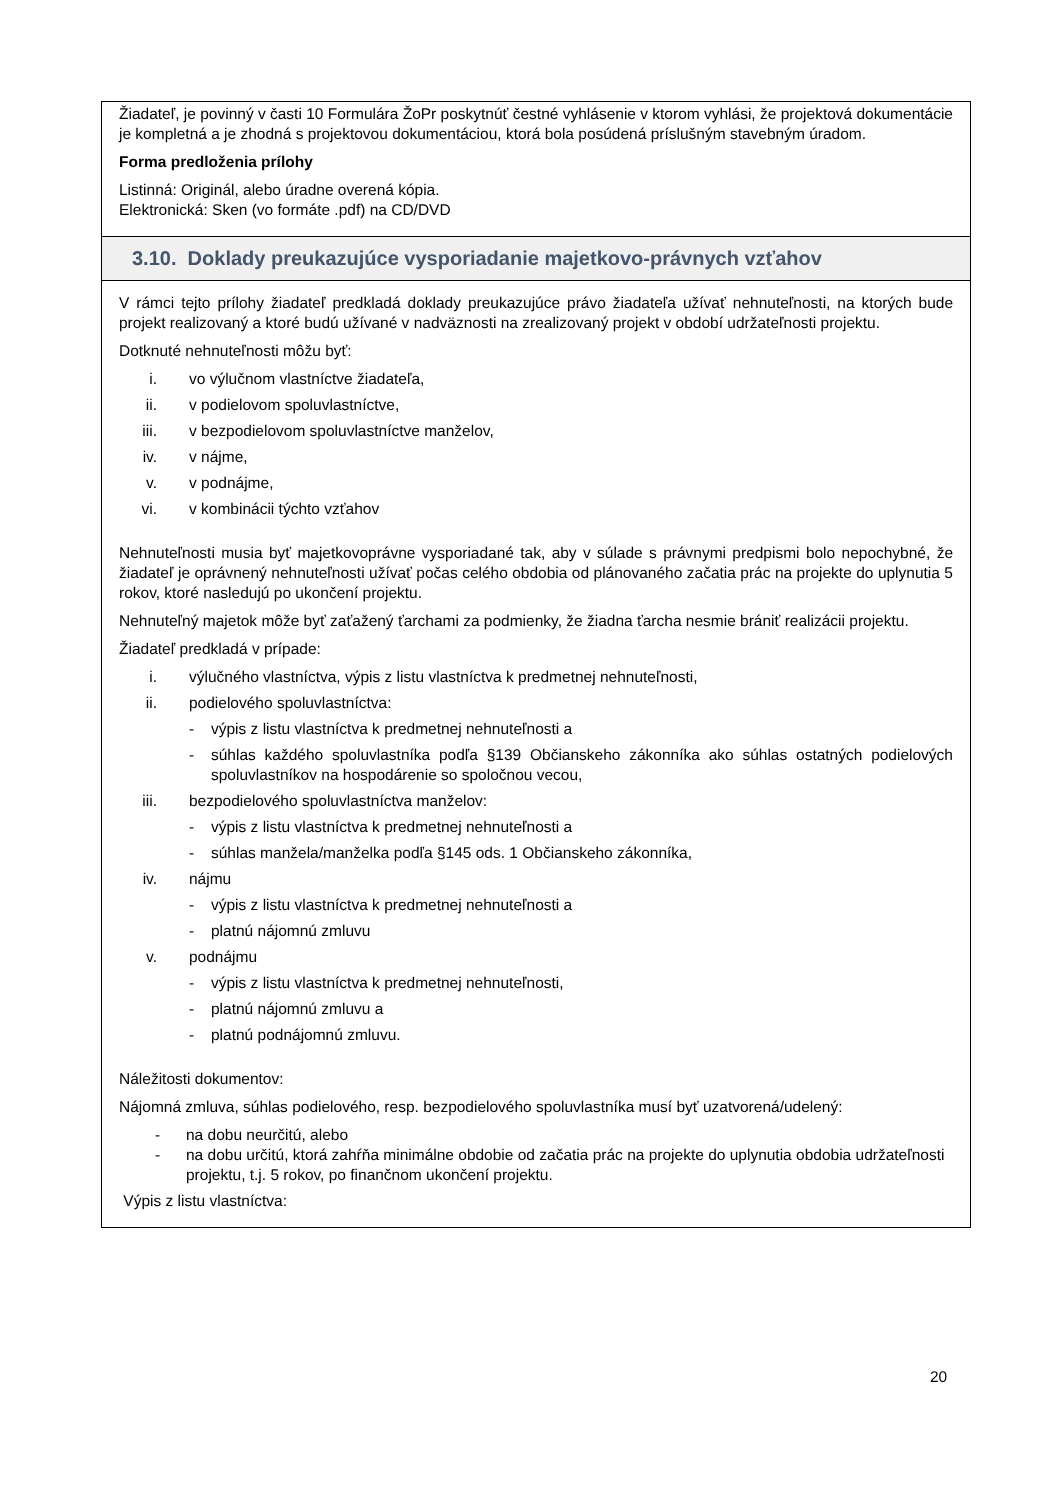Žiadateľ, je povinný v časti 10 Formulára ŽoPr poskytnúť čestné vyhlásenie v ktorom vyhlási, že projektová dokumentácie je kompletná a je zhodná s projektovou dokumentáciou, ktorá bola posúdená príslušným stavebným úradom.
Forma predloženia prílohy
Listinná: Originál, alebo úradne overená kópia.
Elektronická: Sken (vo formáte .pdf) na CD/DVD
3.10. Doklady preukazujúce vysporiadanie majetkovo-právnych vzťahov
V rámci tejto prílohy žiadateľ predkladá doklady preukazujúce právo žiadateľa užívať nehnuteľnosti, na ktorých bude projekt realizovaný a ktoré budú užívané v nadväznosti na zrealizovaný projekt v období udržateľnosti projektu.
Dotknuté nehnuteľnosti môžu byť:
i. vo výlučnom vlastníctve žiadateľa,
ii. v podielovom spoluvlastníctve,
iii. v bezpodielovom spoluvlastníctve manželov,
iv. v nájme,
v. v podnájme,
vi. v kombinácii týchto vzťahov
Nehnuteľnosti musia byť majetkovoprávne vysporiadané tak, aby v súlade s právnymi predpismi bolo nepochybné, že žiadateľ je oprávnený nehnuteľnosti užívať počas celého obdobia od plánovaného začatia prác na projekte do uplynutia 5 rokov, ktoré nasledujú po ukončení projektu.
Nehnuteľný majetok môže byť zaťažený ťarchami za podmienky, že žiadna ťarcha nesmie brániť realizácii projektu.
Žiadateľ predkladá v prípade:
i. výlučného vlastníctva, výpis z listu vlastníctva k predmetnej nehnuteľnosti,
ii. podielového spoluvlastníctva:
- výpis z listu vlastníctva k predmetnej nehnuteľnosti a
- súhlas každého spoluvlastníka podľa §139 Občianskeho zákonníka ako súhlas ostatných podielových spoluvlastníkov na hospodárenie so spoločnou vecou,
iii. bezpodielového spoluvlastníctva manželov:
- výpis z listu vlastníctva k predmetnej nehnuteľnosti a
- súhlas manžela/manželka podľa §145 ods. 1 Občianskeho zákonníka,
iv. nájmu
- výpis z listu vlastníctva k predmetnej nehnuteľnosti a
- platnú nájomnú zmluvu
v. podnájmu
- výpis z listu vlastníctva k predmetnej nehnuteľnosti,
- platnú nájomnú zmluvu a
- platnú podnájomnú zmluvu.
Náležitosti dokumentov:
Nájomná zmluva, súhlas podielového, resp. bezpodielového spoluvlastníka musí byť uzatvorená/udelený:
- na dobu neurčitú, alebo
- na dobu určitú, ktorá zahŕňa minimálne obdobie od začatia prác na projekte do uplynutia obdobia udržateľnosti projektu, t.j. 5 rokov, po finančnom ukončení projektu.
Výpis z listu vlastníctva:
20